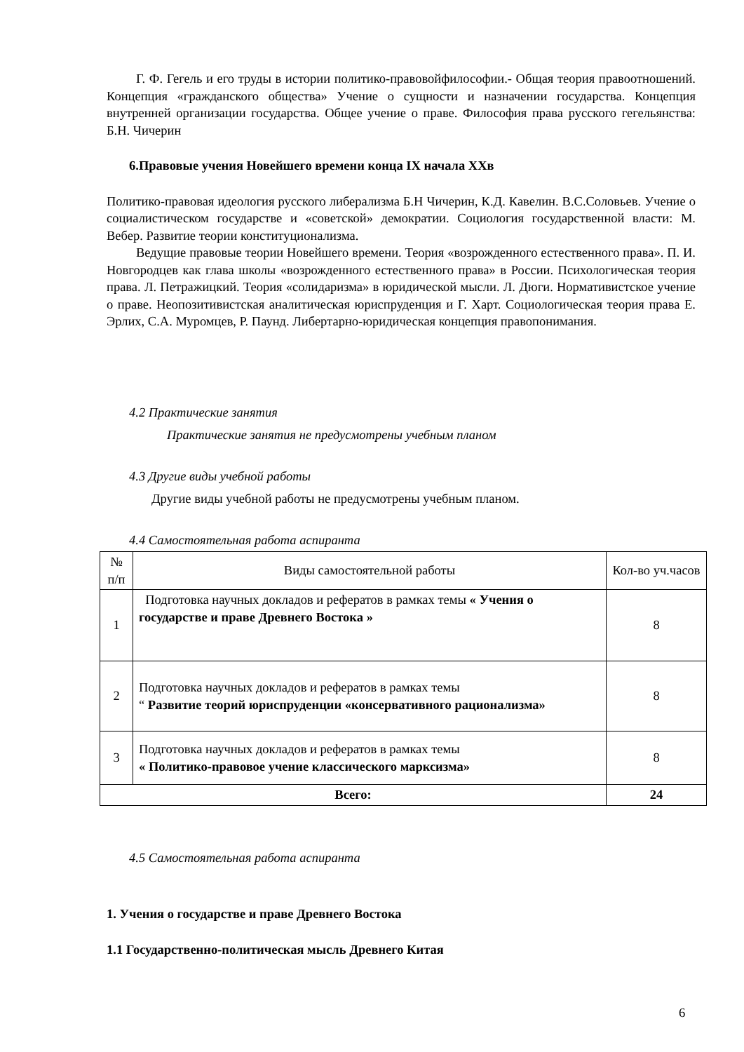Г. Ф. Гегель и его труды в истории политико-правовойфилософии.- Общая теория правоотношений. Концепция «гражданского общества» Учение о сущности и назначении государства. Концепция внутренней организации государства. Общее учение о праве. Философия права русского гегельянства: Б.Н. Чичерин
6.Правовые учения Новейшего времени конца IX начала XXв
Политико-правовая идеология русского либерализма Б.Н Чичерин, К.Д. Кавелин. В.С.Соловьев. Учение о социалистическом государстве и «советской» демократии. Социология государственной власти: М. Вебер. Развитие теории конституционализма.
Ведущие правовые теории Новейшего времени. Теория «возрожденного естественного права». П. И. Новгородцев как глава школы «возрожденного естественного права» в России. Психологическая теория права. Л. Петражицкий. Теория «солидаризма» в юридической мысли. Л. Дюги. Нормативистское учение о праве. Неопозитивистская аналитическая юриспруденция и Г. Харт. Социологическая теория права Е. Эрлих, С.А. Муромцев, Р. Паунд. Либертарно-юридическая концепция правопонимания.
4.2 Практические занятия
Практические занятия не предусмотрены учебным планом
4.3 Другие виды учебной работы
Другие виды учебной работы не предусмотрены учебным планом.
4.4 Самостоятельная работа аспиранта
| № п/п | Виды самостоятельной работы | Кол-во уч.часов |
| 1 | Подготовка научных докладов и рефератов в рамках темы « Учения о государстве и праве Древнего Востока » | 8 |
| 2 | Подготовка научных докладов и рефератов в рамках темы “ Развитие теорий юриспруденции «консервативного рационализма» | 8 |
| 3 | Подготовка научных докладов и рефератов в рамках темы « Политико-правовое учение классического марксизма» | 8 |
| Всего: | | 24 |
4.5 Самостоятельная работа аспиранта
1. Учения о государстве и праве Древнего Востока
1.1 Государственно-политическая мысль Древнего Китая
6